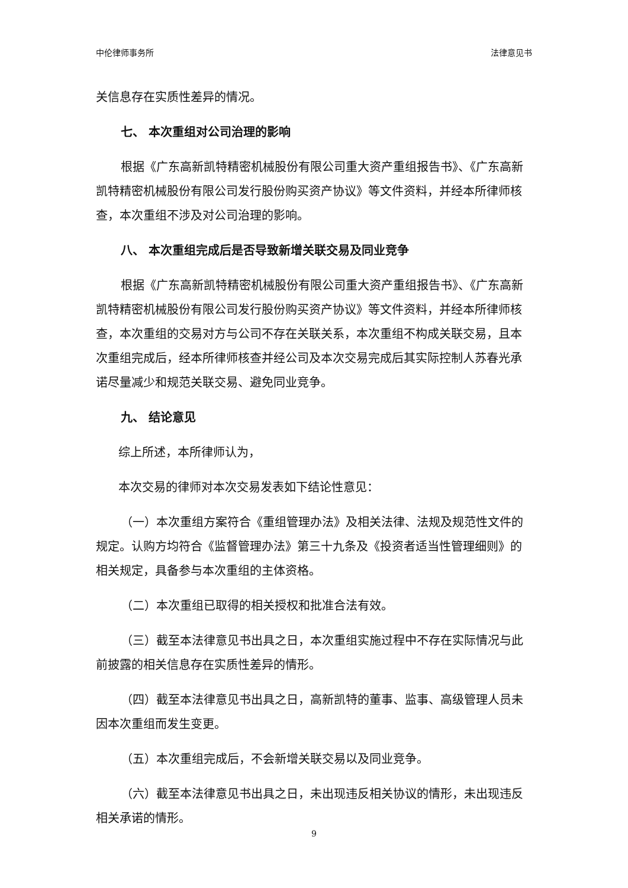中伦律师事务所 法律意见书
关信息存在实质性差异的情况。
七、 本次重组对公司治理的影响
根据《广东高新凯特精密机械股份有限公司重大资产重组报告书》、《广东高新凯特精密机械股份有限公司发行股份购买资产协议》等文件资料，并经本所律师核查，本次重组不涉及对公司治理的影响。
八、 本次重组完成后是否导致新增关联交易及同业竞争
根据《广东高新凯特精密机械股份有限公司重大资产重组报告书》、《广东高新凯特精密机械股份有限公司发行股份购买资产协议》等文件资料，并经本所律师核查，本次重组的交易对方与公司不存在关联关系，本次重组不构成关联交易，且本次重组完成后，经本所律师核查并经公司及本次交易完成后其实际控制人苏春光承诺尽量减少和规范关联交易、避免同业竞争。
九、 结论意见
综上所述，本所律师认为，
本次交易的律师对本次交易发表如下结论性意见：
（一）本次重组方案符合《重组管理办法》及相关法律、法规及规范性文件的规定。认购方均符合《监督管理办法》第三十九条及《投资者适当性管理细则》的相关规定，具备参与本次重组的主体资格。
（二）本次重组已取得的相关授权和批准合法有效。
（三）截至本法律意见书出具之日，本次重组实施过程中不存在实际情况与此前披露的相关信息存在实质性差异的情形。
（四）截至本法律意见书出具之日，高新凯特的董事、监事、高级管理人员未因本次重组而发生变更。
（五）本次重组完成后，不会新增关联交易以及同业竞争。
（六）截至本法律意见书出具之日，未出现违反相关协议的情形，未出现违反相关承诺的情形。
9